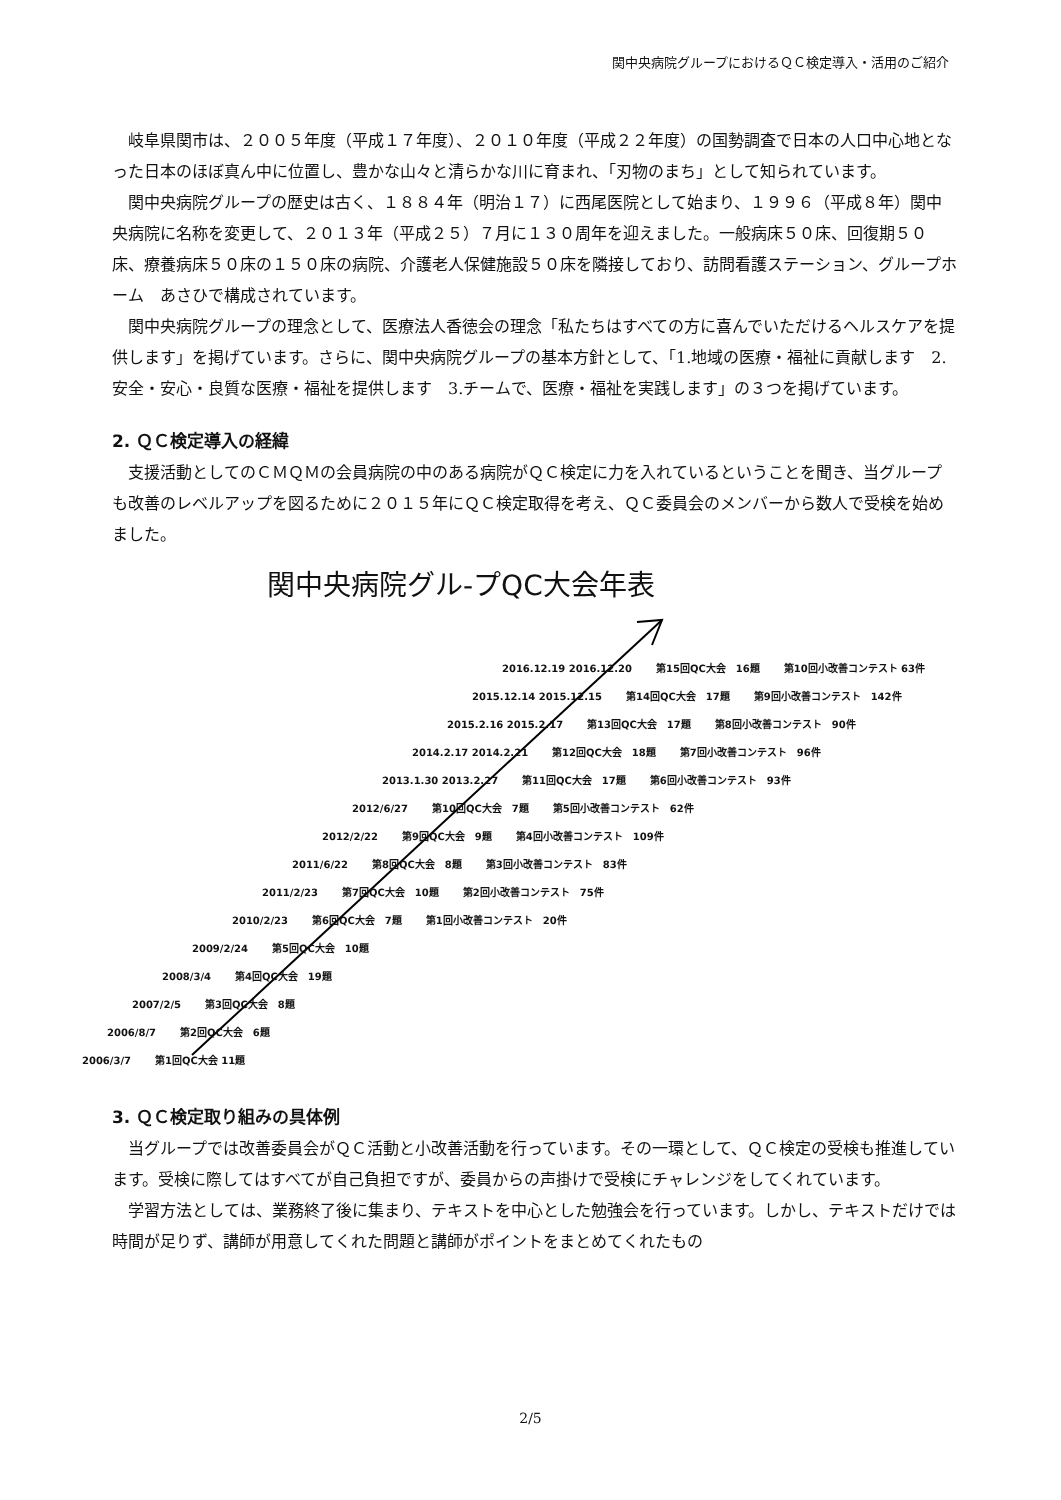関中央病院グループにおけるＱＣ検定導入・活用のご紹介
岐阜県関市は、２００５年度（平成１７年度）、２０１０年度（平成２２年度）の国勢調査で日本の人口中心地となった日本のほぼ真ん中に位置し、豊かな山々と清らかな川に育まれ、「刃物のまち」として知られています。
関中央病院グループの歴史は古く、１８８４年（明治１７）に西尾医院として始まり、１９９６（平成８年）関中央病院に名称を変更して、２０１３年（平成２５）７月に１３０周年を迎えました。一般病床５０床、回復期５０床、療養病床５０床の１５０床の病院、介護老人保健施設５０床を隣接しており、訪問看護ステーション、グループホーム　あさひで構成されています。
関中央病院グループの理念として、医療法人香徳会の理念「私たちはすべての方に喜んでいただけるヘルスケアを提供します」を掲げています。さらに、関中央病院グループの基本方針として、「1.地域の医療・福祉に貢献します　2.安全・安心・良質な医療・福祉を提供します　3.チームで、医療・福祉を実践します」の３つを掲げています。
2. ＱＣ検定導入の経緯
支援活動としてのＣＭＱＭの会員病院の中のある病院がＱＣ検定に力を入れているということを聞き、当グループも改善のレベルアップを図るために２０１５年にＱＣ検定取得を考え、ＱＣ委員会のメンバーから数人で受検を始めました。
関中央病院グル-プQC大会年表
2006/3/7 第1回QC大会 11題
2006/8/7 第2回QC大会　6題
2007/2/5 第3回QC大会　8題
2008/3/4 第4回QC大会　19題
2009/2/24 第5回QC大会　10題
2010/2/23 第6回QC大会　7題 第1回小改善コンテスト　20件
2011/2/23 第7回QC大会　10題 第2回小改善コンテスト　75件
2011/6/22 第8回QC大会　8題 第3回小改善コンテスト　83件
2012/2/22 第9回QC大会　9題 第4回小改善コンテスト　109件
2012/6/27 第10回QC大会　7題 第5回小改善コンテスト　62件
2013.1.30 2013.2.27 第11回QC大会　17題 第6回小改善コンテスト　93件
2014.2.17 2014.2.21 第12回QC大会　18題 第7回小改善コンテスト　96件
2015.2.16 2015.2.17 第13回QC大会　17題 第8回小改善コンテスト　90件
2015.12.14 2015.12.15 第14回QC大会　17題 第9回小改善コンテスト　142件
2016.12.19 2016.12.20 第15回QC大会　16題 第10回小改善コンテスト 63件
3. ＱＣ検定取り組みの具体例
当グループでは改善委員会がＱＣ活動と小改善活動を行っています。その一環として、ＱＣ検定の受検も推進しています。受検に際してはすべてが自己負担ですが、委員からの声掛けで受検にチャレンジをしてくれています。
学習方法としては、業務終了後に集まり、テキストを中心とした勉強会を行っています。しかし、テキストだけでは時間が足りず、講師が用意してくれた問題と講師がポイントをまとめてくれたもの
2/5